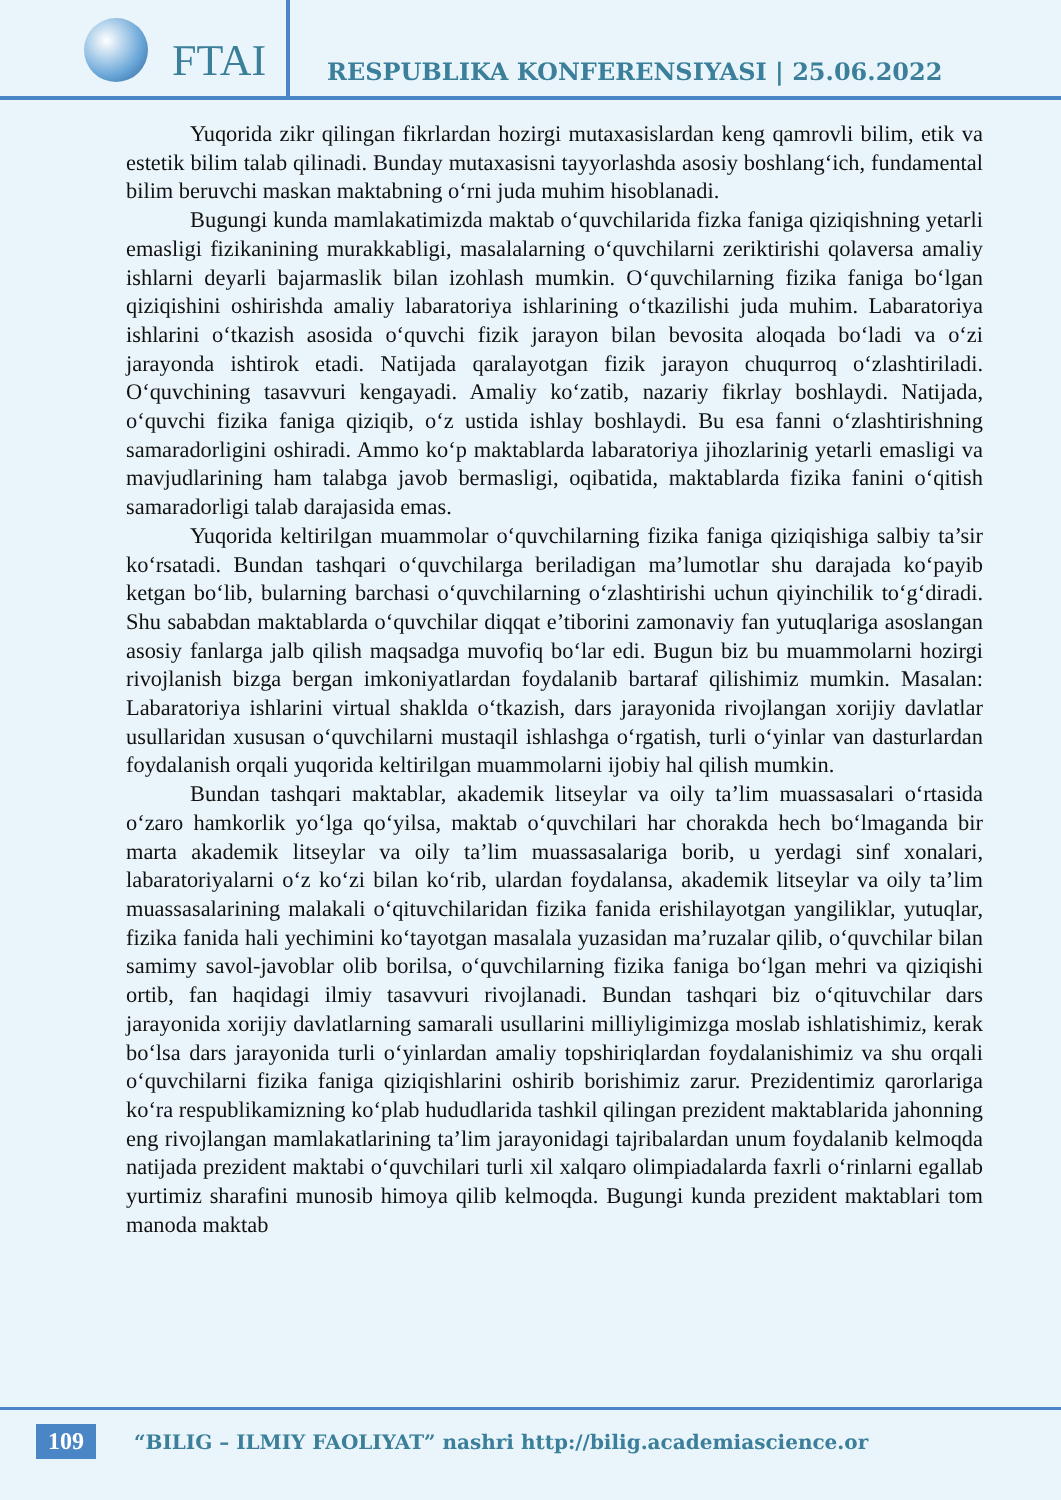FTAI
RESPUBLIKA KONFERENSIYASI | 25.06.2022
Yuqorida zikr qilingan fikrlardan hozirgi mutaxasislardan keng qamrovli bilim, etik va estetik bilim talab qilinadi. Bunday mutaxasisni tayyorlashda asosiy boshlang‘ich, fundamental bilim beruvchi maskan maktabning o‘rni juda muhim hisoblanadi.
Bugungi kunda mamlakatimizda maktab o‘quvchilarida fizka faniga qiziqishning yetarli emasligi fizikanining murakkabligi, masalalarning o‘quvchilarni zeriktirishi qolaversa amaliy ishlarni deyarli bajarmaslik bilan izohlash mumkin. O‘quvchilarning fizika faniga bo‘lgan qiziqishini oshirishda amaliy labaratoriya ishlarining o‘tkazilishi juda muhim. Labaratoriya ishlarini o‘tkazish asosida o‘quvchi fizik jarayon bilan bevosita aloqada bo‘ladi va o‘zi jarayonda ishtirok etadi. Natijada qaralayotgan fizik jarayon chuqurroq o‘zlashtiriladi. O‘quvchining tasavvuri kengayadi. Amaliy ko‘zatib, nazariy fikrlay boshlaydi. Natijada, o‘quvchi fizika faniga qiziqib, o‘z ustida ishlay boshlaydi. Bu esa fanni o‘zlashtirishning samaradorligini oshiradi. Ammo ko‘p maktablarda labaratoriya jihozlarinig yetarli emasligi va mavjudlarining ham talabga javob bermasligi, oqibatida, maktablarda fizika fanini o‘qitish samaradorligi talab darajasida emas.
Yuqorida keltirilgan muammolar o‘quvchilarning fizika faniga qiziqishiga salbiy ta’sir ko‘rsatadi. Bundan tashqari o‘quvchilarga beriladigan ma’lumotlar shu darajada ko‘payib ketgan bo‘lib, bularning barchasi o‘quvchilarning o‘zlashtirishi uchun qiyinchilik to‘g‘diradi. Shu sababdan maktablarda o‘quvchilar diqqat e’tiborini zamonaviy fan yutuqlariga asoslangan asosiy fanlarga jalb qilish maqsadga muvofiq bo‘lar edi. Bugun biz bu muammolarni hozirgi rivojlanish bizga bergan imkoniyatlardan foydalanib bartaraf qilishimiz mumkin. Masalan: Labaratoriya ishlarini virtual shaklda o‘tkazish, dars jarayonida rivojlangan xorijiy davlatlar usullaridan xususan o‘quvchilarni mustaqil ishlashga o‘rgatish, turli o‘yinlar van dasturlardan foydalanish orqali yuqorida keltirilgan muammolarni ijobiy hal qilish mumkin.
Bundan tashqari maktablar, akademik litseylar va oily ta’lim muassasalari o‘rtasida o‘zaro hamkorlik yo‘lga qo‘yilsa, maktab o‘quvchilari har chorakda hech bo‘lmaganda bir marta akademik litseylar va oily ta’lim muassasalariga borib, u yerdagi sinf xonalari, labaratoriyalarni o‘z ko‘zi bilan ko‘rib, ulardan foydalansa, akademik litseylar va oily ta’lim muassasalarining malakali o‘qituvchilaridan fizika fanida erishilayotgan yangiliklar, yutuqlar, fizika fanida hali yechimini ko‘tayotgan masalala yuzasidan ma’ruzalar qilib, o‘quvchilar bilan samimy savol-javoblar olib borilsa, o‘quvchilarning fizika faniga bo‘lgan mehri va qiziqishi ortib, fan haqidagi ilmiy tasavvuri rivojlanadi. Bundan tashqari biz o‘qituvchilar dars jarayonida xorijiy davlatlarning samarali usullarini milliyligimizga moslab ishlatishimiz, kerak bo‘lsa dars jarayonida turli o‘yinlardan amaliy topshiriqlardan foydalanishimiz va shu orqali o‘quvchilarni fizika faniga qiziqishlarini oshirib borishimiz zarur. Prezidentimiz qarorlariga ko‘ra respublikamizning ko‘plab hududlarida tashkil qilingan prezident maktablarida jahonning eng rivojlangan mamlakatlarining ta’lim jarayonidagi tajribalardan unum foydalanib kelmoqda natijada prezident maktabi o‘quvchilari turli xil xalqaro olimpiadalarda faxrli o‘rinlarni egallab yurtimiz sharafini munosib himoya qilib kelmoqda. Bugungi kunda prezident maktablari tom manoda maktab
109
“BILIG – ILMIY FAOLIYAT” nashri http://bilig.academiascience.or